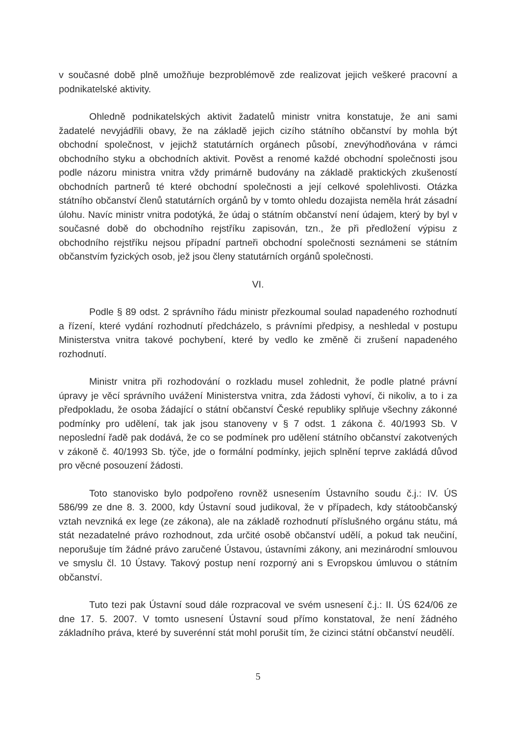v současné době plně umožňuje bezproblémově zde realizovat jejich veškeré pracovní a podnikatelské aktivity.
Ohledně podnikatelských aktivit žadatelů ministr vnitra konstatuje, že ani sami žadatelé nevyjádřili obavy, že na základě jejich cizího státního občanství by mohla být obchodní společnost, v jejichž statutárních orgánech působí, znevýhodňována v rámci obchodního styku a obchodních aktivit. Pověst a renomé každé obchodní společnosti jsou podle názoru ministra vnitra vždy primárně budovány na základě praktických zkušeností obchodních partnerů té které obchodní společnosti a její celkové spolehlivosti. Otázka státního občanství členů statutárních orgánů by v tomto ohledu dozajista neměla hrát zásadní úlohu. Navíc ministr vnitra podotýká, že údaj o státním občanství není údajem, který by byl v současné době do obchodního rejstříku zapisován, tzn., že při předložení výpisu z obchodního rejstříku nejsou případní partneři obchodní společnosti seznámeni se státním občanstvím fyzických osob, jež jsou členy statutárních orgánů společnosti.
VI.
Podle § 89 odst. 2 správního řádu ministr přezkoumal soulad napadeného rozhodnutí a řízení, které vydání rozhodnutí předcházelo, s právními předpisy, a neshledal v postupu Ministerstva vnitra takové pochybení, které by vedlo ke změně či zrušení napadeného rozhodnutí.
Ministr vnitra při rozhodování o rozkladu musel zohlednit, že podle platné právní úpravy je věcí správního uvážení Ministerstva vnitra, zda žádosti vyhoví, či nikoliv, a to i za předpokladu, že osoba žádající o státní občanství České republiky splňuje všechny zákonné podmínky pro udělení, tak jak jsou stanoveny v § 7 odst. 1 zákona č. 40/1993 Sb. V neposlední řadě pak dodává, že co se podmínek pro udělení státního občanství zakotvených v zákoně č. 40/1993 Sb. týče, jde o formální podmínky, jejich splnění teprve zakládá důvod pro věcné posouzení žádosti.
Toto stanovisko bylo podpořeno rovněž usnesením Ústavního soudu č.j.: IV. ÚS 586/99 ze dne 8. 3. 2000, kdy Ústavní soud judikoval, že v případech, kdy státoobčanský vztah nevzniká ex lege (ze zákona), ale na základě rozhodnutí příslušného orgánu státu, má stát nezadatelné právo rozhodnout, zda určité osobě občanství udělí, a pokud tak neučiní, neporušuje tím žádné právo zaručené Ústavou, ústavními zákony, ani mezinárodní smlouvou ve smyslu čl. 10 Ústavy. Takový postup není rozporný ani s Evropskou úmluvou o státním občanství.
Tuto tezi pak Ústavní soud dále rozpracoval ve svém usnesení č.j.: II. ÚS 624/06 ze dne 17. 5. 2007. V tomto usnesení Ústavní soud přímo konstatoval, že není žádného základního práva, které by suverénní stát mohl porušit tím, že cizinci státní občanství neudělí.
5